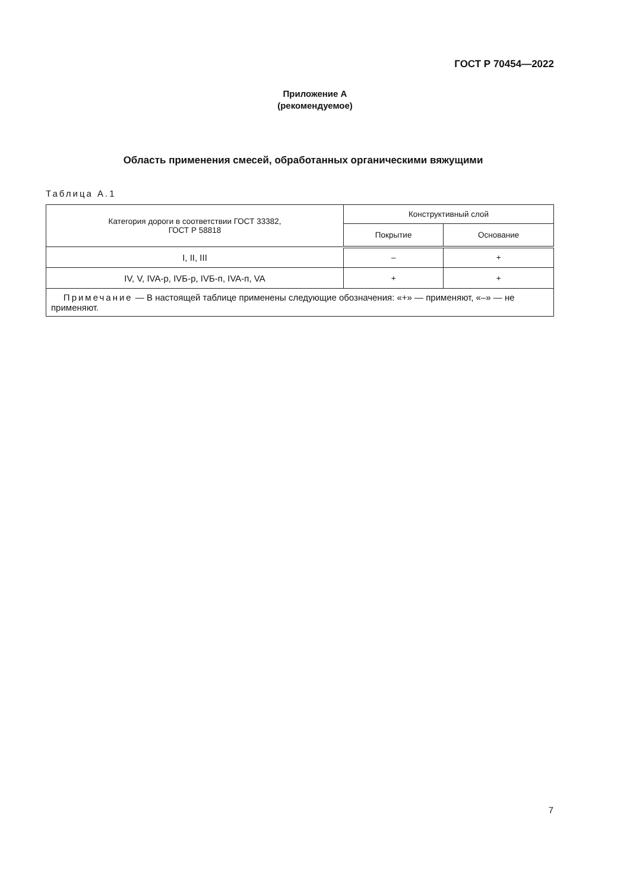ГОСТ Р 70454—2022
Приложение А
(рекомендуемое)
Область применения смесей, обработанных органическими вяжущими
Таблица А.1
| Категория дороги в соответствии ГОСТ 33382, ГОСТ Р 58818 | Конструктивный слой | |
| --- | --- | --- |
| | Покрытие | Основание |
| I, II, III | – | + |
| IV, V, IVA-р, IVБ-р, IVБ-п, IVA-п, VA | + | + |
| Примечание — В настоящей таблице применены следующие обозначения: «+» — применяют, «–» — не применяют. | | |
7